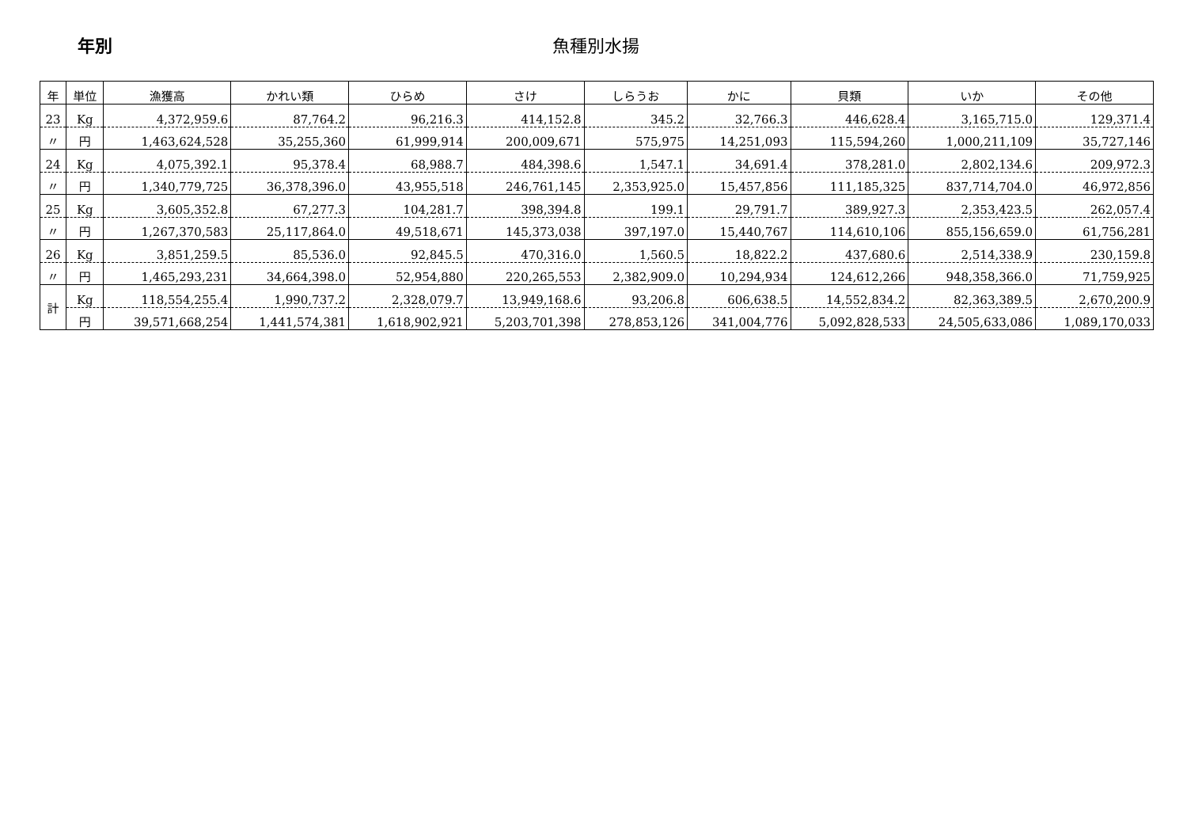年別 魚種別水揚
| 年 | 単位 | 漁獲高 | かれい類 | ひらめ | さけ | しらうお | かに | 貝類 | いか | その他 |
| --- | --- | --- | --- | --- | --- | --- | --- | --- | --- | --- |
| 23 | Kg | 4,372,959.6 | 87,764.2 | 96,216.3 | 414,152.8 | 345.2 | 32,766.3 | 446,628.4 | 3,165,715.0 | 129,371.4 |
| 〃 | 円 | 1,463,624,528 | 35,255,360 | 61,999,914 | 200,009,671 | 575,975 | 14,251,093 | 115,594,260 | 1,000,211,109 | 35,727,146 |
| 24 | Kg | 4,075,392.1 | 95,378.4 | 68,988.7 | 484,398.6 | 1,547.1 | 34,691.4 | 378,281.0 | 2,802,134.6 | 209,972.3 |
| 〃 | 円 | 1,340,779,725 | 36,378,396.0 | 43,955,518 | 246,761,145 | 2,353,925.0 | 15,457,856 | 111,185,325 | 837,714,704.0 | 46,972,856 |
| 25 | Kg | 3,605,352.8 | 67,277.3 | 104,281.7 | 398,394.8 | 199.1 | 29,791.7 | 389,927.3 | 2,353,423.5 | 262,057.4 |
| 〃 | 円 | 1,267,370,583 | 25,117,864.0 | 49,518,671 | 145,373,038 | 397,197.0 | 15,440,767 | 114,610,106 | 855,156,659.0 | 61,756,281 |
| 26 | Kg | 3,851,259.5 | 85,536.0 | 92,845.5 | 470,316.0 | 1,560.5 | 18,822.2 | 437,680.6 | 2,514,338.9 | 230,159.8 |
| 〃 | 円 | 1,465,293,231 | 34,664,398.0 | 52,954,880 | 220,265,553 | 2,382,909.0 | 10,294,934 | 124,612,266 | 948,358,366.0 | 71,759,925 |
| 計 | Kg | 118,554,255.4 | 1,990,737.2 | 2,328,079.7 | 13,949,168.6 | 93,206.8 | 606,638.5 | 14,552,834.2 | 82,363,389.5 | 2,670,200.9 |
| | 円 | 39,571,668,254 | 1,441,574,381 | 1,618,902,921 | 5,203,701,398 | 278,853,126 | 341,004,776 | 5,092,828,533 | 24,505,633,086 | 1,089,170,033 |